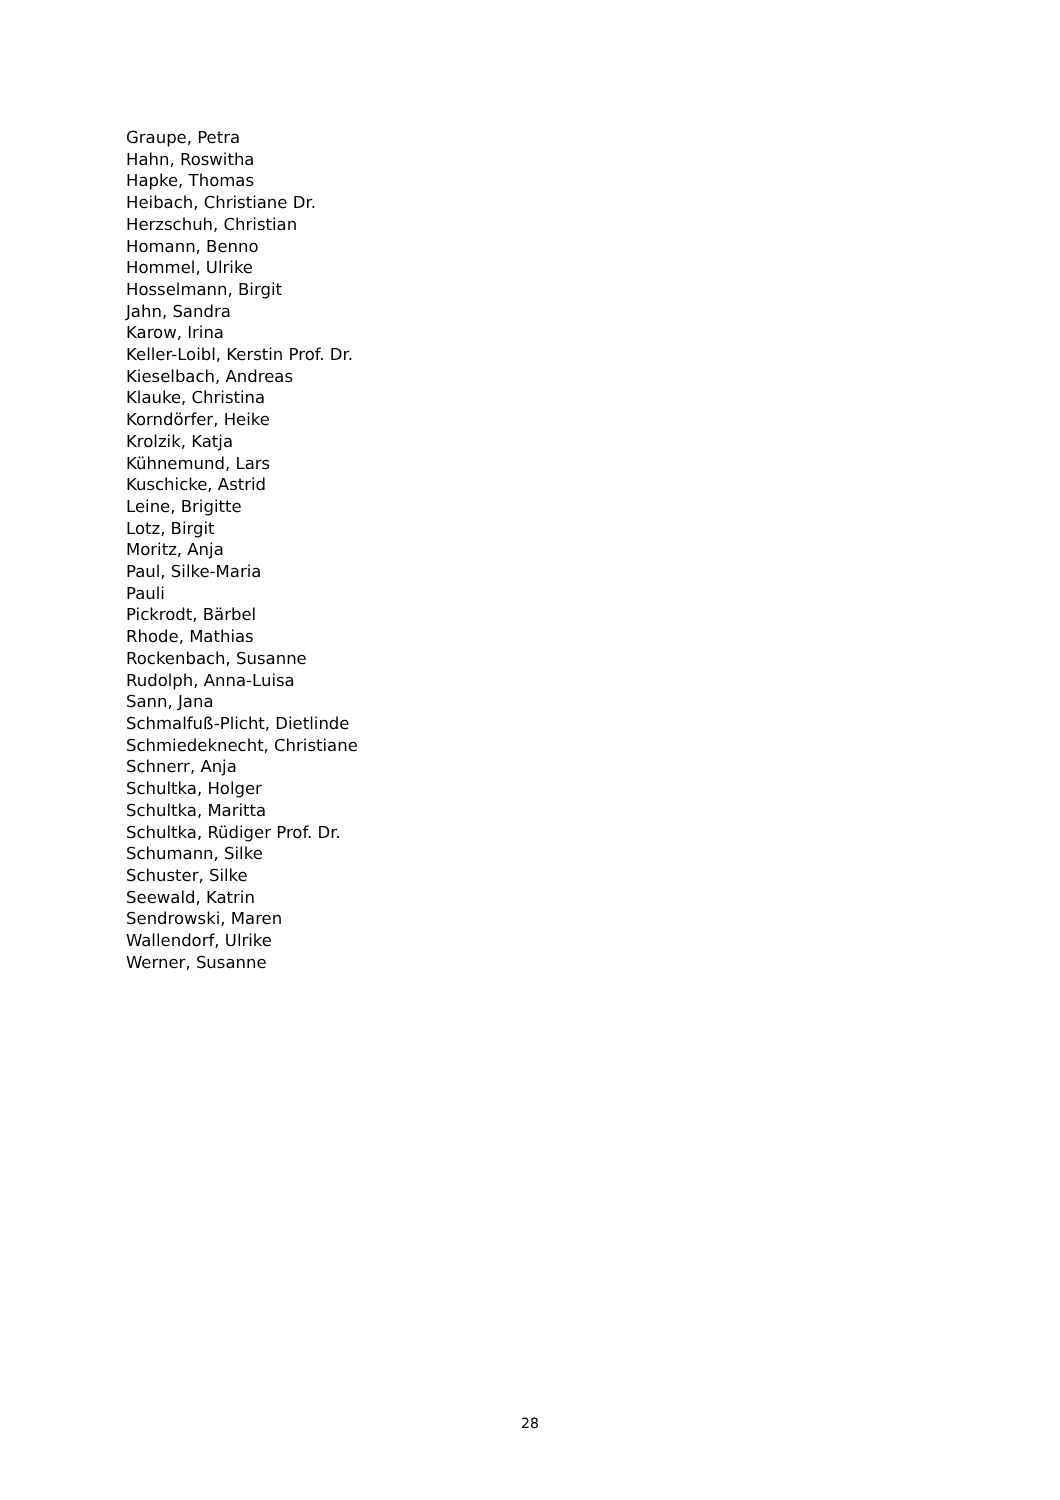Graupe, Petra
Hahn, Roswitha
Hapke, Thomas
Heibach, Christiane Dr.
Herzschuh, Christian
Homann, Benno
Hommel, Ulrike
Hosselmann, Birgit
Jahn, Sandra
Karow, Irina
Keller-Loibl, Kerstin Prof. Dr.
Kieselbach, Andreas
Klauke, Christina
Korndörfer, Heike
Krolzik, Katja
Kühnemund, Lars
Kuschicke, Astrid
Leine, Brigitte
Lotz, Birgit
Moritz, Anja
Paul, Silke-Maria
Pauli
Pickrodt, Bärbel
Rhode, Mathias
Rockenbach, Susanne
Rudolph, Anna-Luisa
Sann, Jana
Schmalfuß-Plicht, Dietlinde
Schmiedeknecht, Christiane
Schnerr, Anja
Schultka, Holger
Schultka, Maritta
Schultka, Rüdiger Prof. Dr.
Schumann, Silke
Schuster, Silke
Seewald, Katrin
Sendrowski, Maren
Wallendorf, Ulrike
Werner, Susanne
28